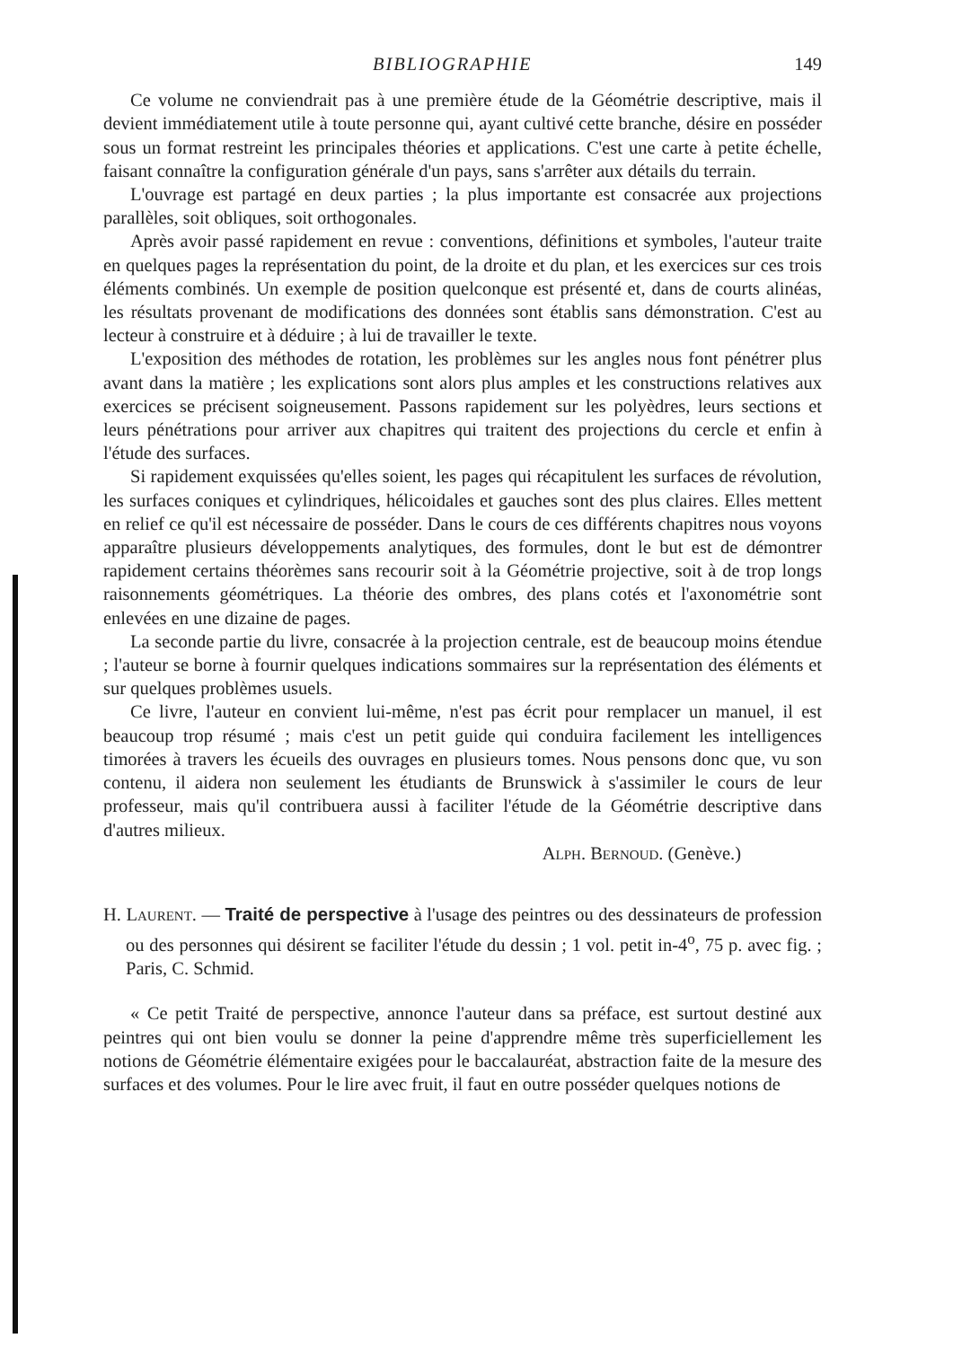BIBLIOGRAPHIE 149
Ce volume ne conviendrait pas à une première étude de la Géométrie descriptive, mais il devient immédiatement utile à toute personne qui, ayant cultivé cette branche, désire en posséder sous un format restreint les principales théories et applications. C'est une carte à petite échelle, faisant connaître la configuration générale d'un pays, sans s'arrêter aux détails du terrain.
L'ouvrage est partagé en deux parties ; la plus importante est consacrée aux projections parallèles, soit obliques, soit orthogonales.
Après avoir passé rapidement en revue : conventions, définitions et symboles, l'auteur traite en quelques pages la représentation du point, de la droite et du plan, et les exercices sur ces trois éléments combinés. Un exemple de position quelconque est présenté et, dans de courts alinéas, les résultats provenant de modifications des données sont établis sans démonstration. C'est au lecteur à construire et à déduire ; à lui de travailler le texte.
L'exposition des méthodes de rotation, les problèmes sur les angles nous font pénétrer plus avant dans la matière ; les explications sont alors plus amples et les constructions relatives aux exercices se précisent soigneusement. Passons rapidement sur les polyèdres, leurs sections et leurs pénétrations pour arriver aux chapitres qui traitent des projections du cercle et enfin à l'étude des surfaces.
Si rapidement exquissées qu'elles soient, les pages qui récapitulent les surfaces de révolution, les surfaces coniques et cylindriques, hélicoidales et gauches sont des plus claires. Elles mettent en relief ce qu'il est nécessaire de posséder. Dans le cours de ces différents chapitres nous voyons apparaître plusieurs développements analytiques, des formules, dont le but est de démontrer rapidement certains théorèmes sans recourir soit à la Géométrie projective, soit à de trop longs raisonnements géométriques. La théorie des ombres, des plans cotés et l'axonométrie sont enlevées en une dizaine de pages.
La seconde partie du livre, consacrée à la projection centrale, est de beaucoup moins étendue ; l'auteur se borne à fournir quelques indications sommaires sur la représentation des éléments et sur quelques problèmes usuels.
Ce livre, l'auteur en convient lui-même, n'est pas écrit pour remplacer un manuel, il est beaucoup trop résumé ; mais c'est un petit guide qui conduira facilement les intelligences timorées à travers les écueils des ouvrages en plusieurs tomes. Nous pensons donc que, vu son contenu, il aidera non seulement les étudiants de Brunswick à s'assimiler le cours de leur professeur, mais qu'il contribuera aussi à faciliter l'étude de la Géométrie descriptive dans d'autres milieux.
ALPH. BERNOUD. (Genève.)
H. LAURENT. — Traité de perspective à l'usage des peintres ou des dessinateurs de profession ou des personnes qui désirent se faciliter l'étude du dessin ; 1 vol. petit in-4<sup>o</sup>, 75 p. avec fig. ; Paris, C. Schmid.
« Ce petit Traité de perspective, annonce l'auteur dans sa préface, est surtout destiné aux peintres qui ont bien voulu se donner la peine d'apprendre même très superficiellement les notions de Géométrie élémentaire exigées pour le baccalauréat, abstraction faite de la mesure des surfaces et des volumes. Pour le lire avec fruit, il faut en outre posséder quelques notions de